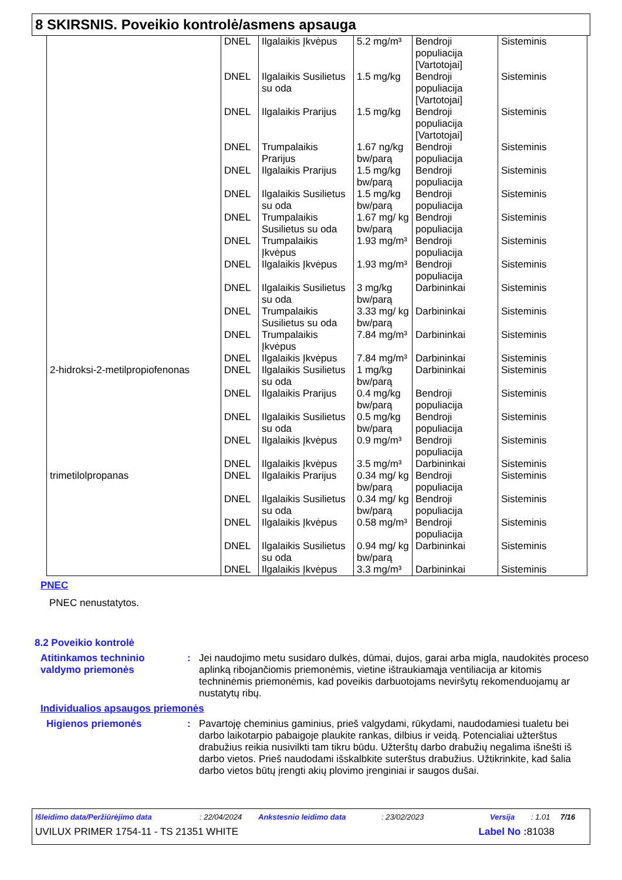8 SKIRSNIS. Poveikio kontrolė/asmens apsauga
| | DNEL | Ilgalaikis Įkvėpus | 5.2 mg/m³ | Bendroji populiacija [Vartotojai] | Sisteminis |
| | DNEL | Ilgalaikis Susilietus su oda | 1.5 mg/kg | Bendroji populiacija [Vartotojai] | Sisteminis |
| | DNEL | Ilgalaikis Prarijus | 1.5 mg/kg | Bendroji populiacija [Vartotojai] | Sisteminis |
| | DNEL | Trumpalaikis Prarijus | 1.67 ng/kg bw/parą | Bendroji populiacija | Sisteminis |
| | DNEL | Ilgalaikis Prarijus | 1.5 mg/kg bw/parą | Bendroji populiacija | Sisteminis |
| | DNEL | Ilgalaikis Susilietus su oda | 1.5 mg/kg bw/parą | Bendroji populiacija | Sisteminis |
| | DNEL | Trumpalaikis Susilietus su oda | 1.67 mg/ kg bw/parą | Bendroji populiacija | Sisteminis |
| | DNEL | Trumpalaikis Įkvėpus | 1.93 mg/m³ | Bendroji populiacija | Sisteminis |
| | DNEL | Ilgalaikis Įkvėpus | 1.93 mg/m³ | Bendroji populiacija | Sisteminis |
| | DNEL | Ilgalaikis Susilietus su oda | 3 mg/kg bw/parą | Darbininkai | Sisteminis |
| | DNEL | Trumpalaikis Susilietus su oda | 3.33 mg/ kg bw/parą | Darbininkai | Sisteminis |
| | DNEL | Trumpalaikis Įkvėpus | 7.84 mg/m³ | Darbininkai | Sisteminis |
| | DNEL | Ilgalaikis Įkvėpus | 7.84 mg/m³ | Darbininkai | Sisteminis |
| 2-hidroksi-2-metilpropiofenonas | DNEL | Ilgalaikis Susilietus su oda | 1 mg/kg bw/parą | Darbininkai | Sisteminis |
| | DNEL | Ilgalaikis Prarijus | 0.4 mg/kg bw/parą | Bendroji populiacija | Sisteminis |
| | DNEL | Ilgalaikis Susilietus su oda | 0.5 mg/kg bw/parą | Bendroji populiacija | Sisteminis |
| | DNEL | Ilgalaikis Įkvėpus | 0.9 mg/m³ | Bendroji populiacija | Sisteminis |
| | DNEL | Ilgalaikis Įkvėpus | 3.5 mg/m³ | Darbininkai | Sisteminis |
| trimetilolpropanas | DNEL | Ilgalaikis Prarijus | 0.34 mg/ kg bw/parą | Bendroji populiacija | Sisteminis |
| | DNEL | Ilgalaikis Susilietus su oda | 0.34 mg/ kg bw/parą | Bendroji populiacija | Sisteminis |
| | DNEL | Ilgalaikis Įkvėpus | 0.58 mg/m³ | Bendroji populiacija | Sisteminis |
| | DNEL | Ilgalaikis Susilietus su oda | 0.94 mg/ kg bw/parą | Darbininkai | Sisteminis |
| | DNEL | Ilgalaikis Įkvėpus | 3.3 mg/m³ | Darbininkai | Sisteminis |
PNEC
PNEC nenustatytos.
8.2 Poveikio kontrolė
Atitinkamos techninio valdymo priemonės
: Jei naudojimo metu susidaro dulkės, dūmai, dujos, garai arba migla, naudokitės proceso aplinką ribojančiomis priemonėmis, vietine ištraukiamąja ventiliacija ar kitomis techninėmis priemonėmis, kad poveikis darbuotojams neviršytų rekomenduojamų ar nustatytų ribų.
Individualios apsaugos priemonės
Higienos priemonės : Pavartoję cheminius gaminius, prieš valgydami, rūkydami, naudodamiesi tualetu bei darbo laikotarpio pabaigoje plaukite rankas, dilbius ir veidą. Potencialiai užterštus drabužius reikia nusivilkti tam tikru būdu. Užterštų darbo drabužių negalima išnešti iš darbo vietos. Prieš naudodami išskalbkite suterštus drabužius. Užtikrinkite, kad šalia darbo vietos būtų įrengti akių plovimo įrenginiai ir saugos dušai.
Išleidimo data/Peržiūrėjimo data: 22/04/2024 Ankstesnio leidimo data: 23/02/2023 Versija: 1.01 7/16
UVILUX PRIMER 1754-11 - TS 21351 WHITE Label No : 81038